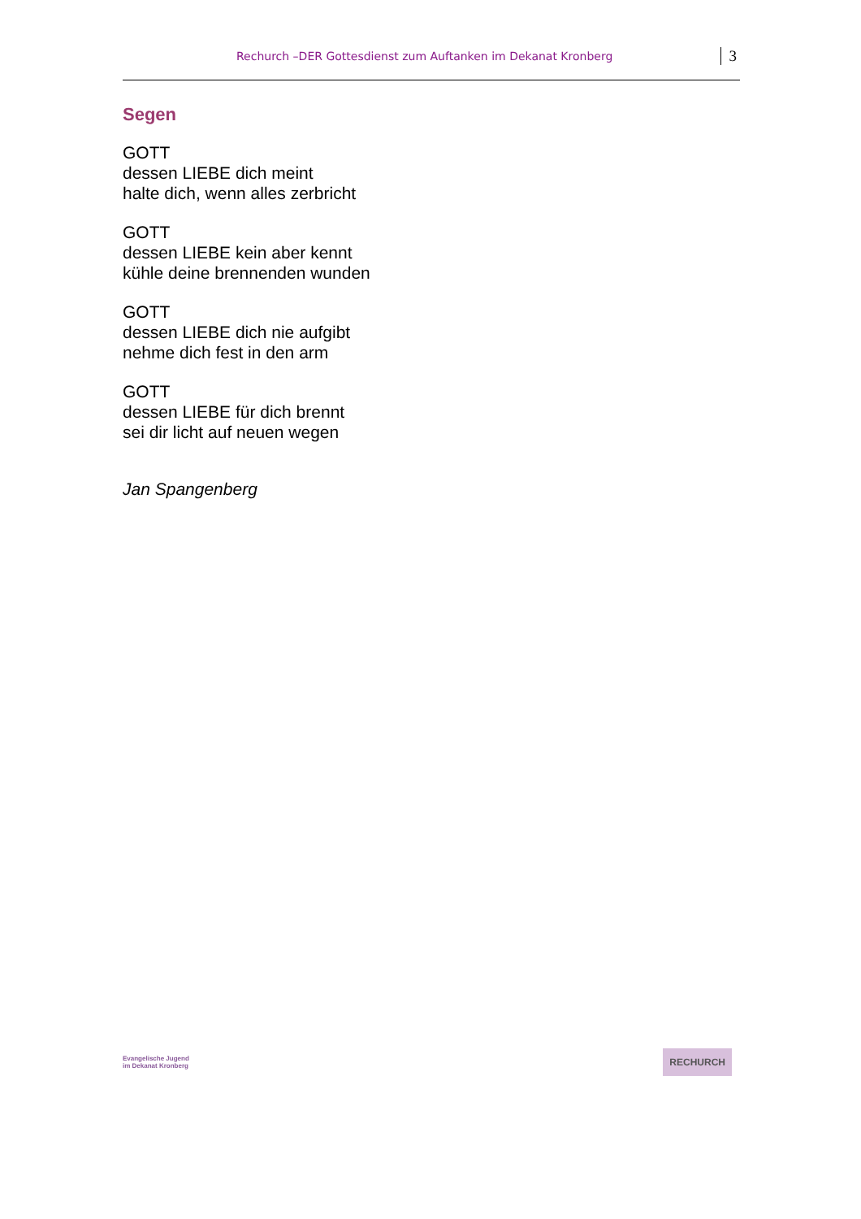Rechurch –DER Gottesdienst zum Auftanken im Dekanat Kronberg 3
Segen
GOTT
dessen LIEBE dich meint
halte dich, wenn alles zerbricht
GOTT
dessen LIEBE kein aber kennt
kühle deine brennenden wunden
GOTT
dessen LIEBE dich nie aufgibt
nehme dich fest in den arm
GOTT
dessen LIEBE für dich brennt
sei dir licht auf neuen wegen
Jan Spangenberg
Evangelische Jugend
im Dekanat Kronberg
RECHURCH